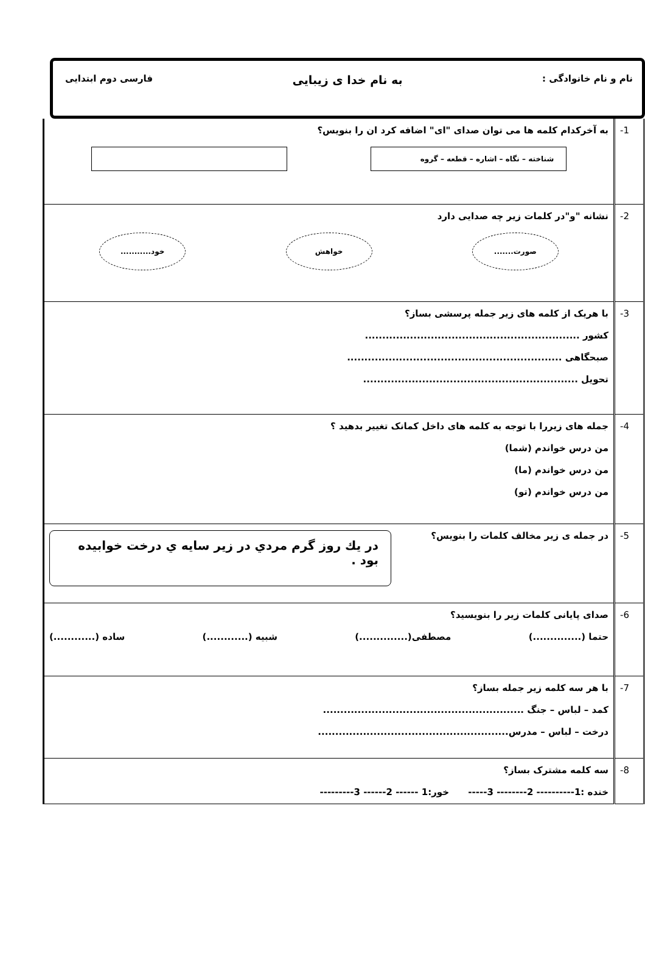نام و نام خانوادگی : به نام خدا ی زیبایی فارسی دوم ابتدایی
| -1 | به آخرکدام کلمه ها می توان صدای "ای" اضافه کرد ان را بنویس؟ شناخته – نگاه – اشاره – قطعه – گروه |
| -2 | نشانه "و"در کلمات زیر چه صدایی دارد صورت....... خواهش خود........... |
| -3 | با هریک از کلمه های زیر جمله پرسشی بساز؟ کشور .............................................................. صبحگاهی .............................................................. تحویل .............................................................. |
| -4 | جمله های زیررا با توجه به کلمه های داخل کمانک تغییر بدهید ؟ من درس خواندم (شما) من درس خواندم (ما) من درس خواندم (تو) |
| -5 | در جمله ی زیر مخالف کلمات را بنویس؟ در يك روز گرم مردي در زير سايه ي درخت خوابيده بود . |
| -6 | صدای پایانی کلمات زیر را بنویسید؟ حتما (..............) مصطفی(..............) شبیه (............) ساده (............) |
| -7 | با هر سه کلمه زیر جمله بساز؟ کمد – لباس – جنگ .......................................................... درخت – لباس – مدرس....................................................... |
| -8 | سه کلمه مشترک بساز؟ خنده :1---------- 2-------- 3----- خور:1 ------ 2------ 3--------- |